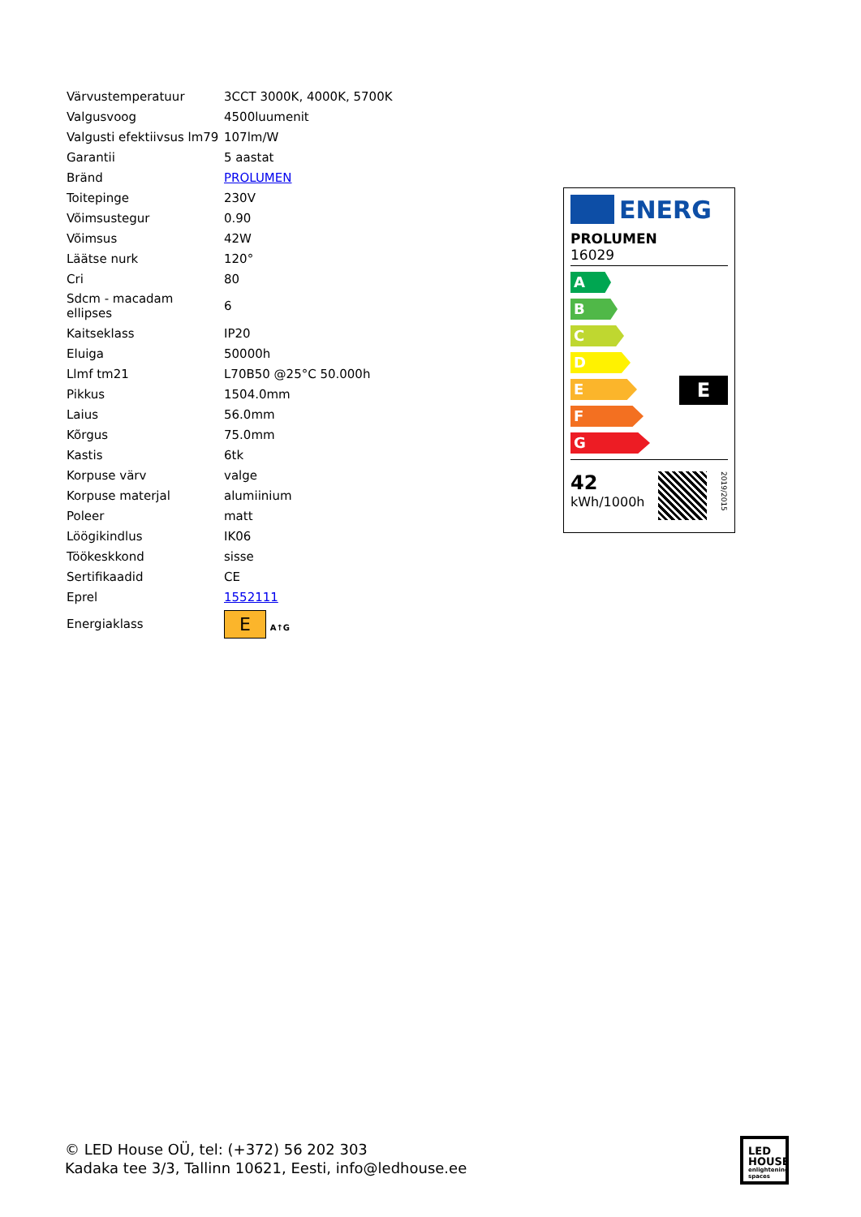| Värvustemperatuur | 3CCT 3000K, 4000K, 5700K |
| Valgusvoog | 4500luumenit |
| Valgusti efektiivsus lm79 | 107lm/W |
| Garantii | 5 aastat |
| Bränd | PROLUMEN |
| Toitepinge | 230V |
| Võimsustegur | 0.90 |
| Võimsus | 42W |
| Läätse nurk | 120° |
| Cri | 80 |
| Sdcm - macadam ellipses | 6 |
| Kaitseklass | IP20 |
| Eluiga | 50000h |
| Llmf tm21 | L70B50 @25°C 50.000h |
| Pikkus | 1504.0mm |
| Laius | 56.0mm |
| Kõrgus | 75.0mm |
| Kastis | 6tk |
| Korpuse värv | valge |
| Korpuse materjal | alumiinium |
| Poleer | matt |
| Löögikindlus | IK06 |
| Töökeskkond | sisse |
| Sertifikaadid | CE |
| Eprel | 1552111 |
| Energiaklass | E A↑G |
ENERG
PROLUMEN
16029
A
B
C
D
E
F
G
E
42
kWh/1000h
2019/2015
© LED House OÜ, tel: (+372) 56 202 303
Kadaka tee 3/3, Tallinn 10621, Eesti, info@ledhouse.ee
LED
HOUSE
enlightening spaces